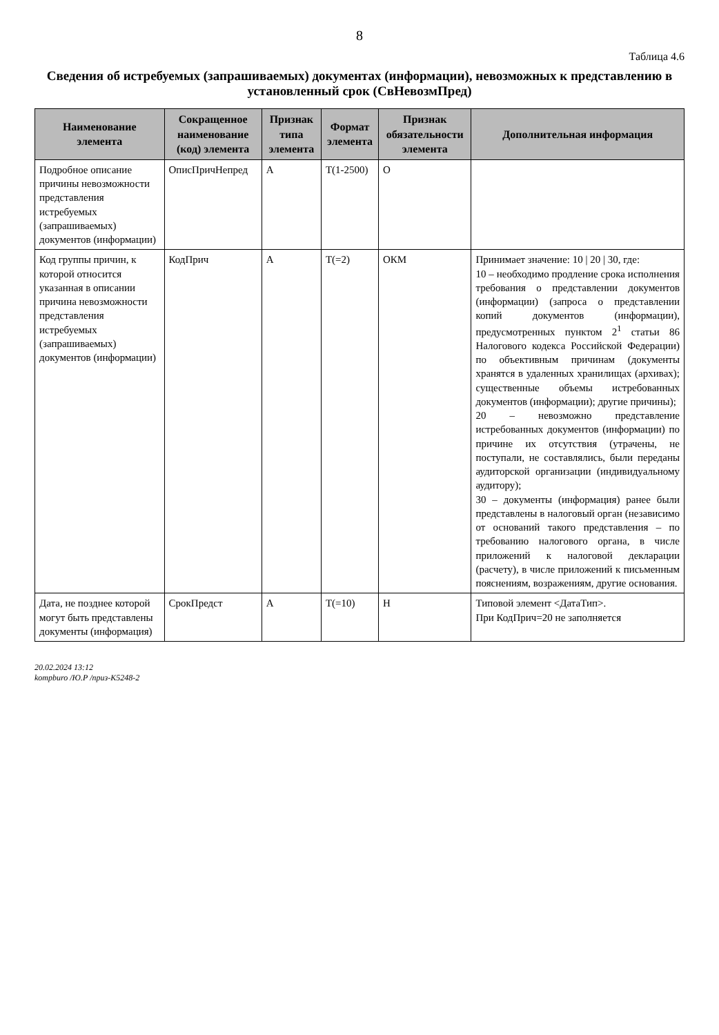8
Таблица 4.6
Сведения об истребуемых (запрашиваемых) документах (информации), невозможных к представлению в установленный срок (СвНевозмПред)
| Наименование элемента | Сокращенное наименование (код) элемента | Признак типа элемента | Формат элемента | Признак обязательности элемента | Дополнительная информация |
| --- | --- | --- | --- | --- | --- |
| Подробное описание причины невозможности представления истребуемых (запрашиваемых) документов (информации) | ОписПричНепред | А | T(1-2500) | О | |
| Код группы причин, к которой относится указанная в описании причина невозможности представления истребуемых (запрашиваемых) документов (информации) | КодПрич | А | T(=2) | ОКМ | Принимает значение: 10 / 20 / 30, где: 10 – необходимо продление срока исполнения требования о представлении документов (информации) (запроса о представлении копий документов (информации), предусмотренных пунктом 2<sup>1</sup> статьи 86 Налогового кодекса Российской Федерации) по объективным причинам (документы хранятся в удаленных хранилищах (архивах); существенные объемы истребованных документов (информации); другие причины); 20 – невозможно представление истребованных документов (информации) по причине их отсутствия (утрачены, не поступали, не составлялись, были переданы аудиторской организации (индивидуальному аудитору); 30 – документы (информация) ранее были представлены в налоговый орган (независимо от оснований такого представления – по требованию налогового органа, в числе приложений к налоговой декларации (расчету), в числе приложений к письменным пояснениям, возражениям, другие основания. |
| Дата, не позднее которой могут быть представлены документы (информация) | СрокПредст | А | T(=10) | Н | Типовой элемент <ДатаТип>. При КодПрич=20 не заполняется |
20.02.2024 13:12
kompburo /Ю.Р /приз-К5248-2